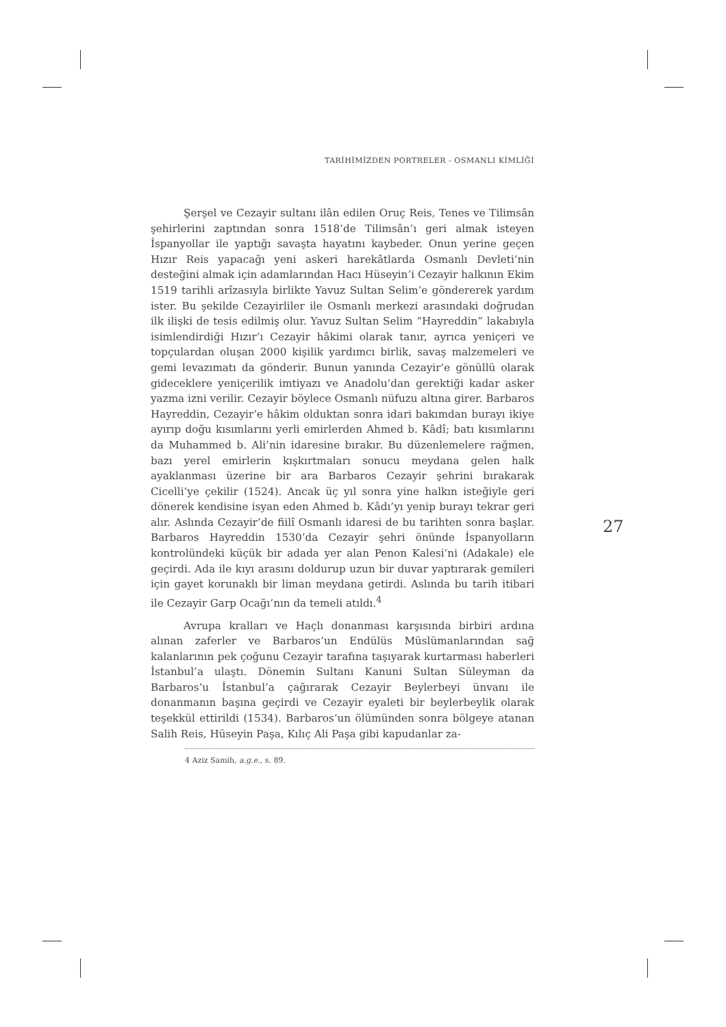TARİHİMİZDEN PORTRELER - OSMANLI KİMLİĞİ
Şerşel ve Cezayir sultanı ilân edilen Oruç Reis, Tenes ve Tilimsân şehirlerini zaptından sonra 1518’de Tilimsân’ı geri almak isteyen İspanyollar ile yaptığı savaşta hayatını kaybeder. Onun yerine geçen Hızır Reis yapacağı yeni askeri harekâtlarda Osmanlı Devleti’nin desteğini almak için adamlarından Hacı Hüseyin’i Cezayir halkının Ekim 1519 tarihli arîzasıyla birlikte Yavuz Sultan Selim’e göndererek yardım ister. Bu şekilde Cezayirliler ile Osmanlı merkezi arasındaki doğrudan ilk ilişki de tesis edilmiş olur. Yavuz Sultan Selim “Hayreddin” lakabıyla isimlendirdiği Hızır’ı Cezayir hâkimi olarak tanır, ayrıca yeniçeri ve topçulardan oluşan 2000 kişilik yardımcı birlik, savaş malzemeleri ve gemi levazımatı da gönderir. Bunun yanında Cezayir’e gönüllü olarak gideceklere yeniçerilik imtiyazı ve Anadolu’dan gerektiği kadar asker yazma izni verilir. Cezayir böylece Osmanlı nüfuzu altına girer. Barbaros Hayreddin, Cezayir’e hâkim olduktan sonra idari bakımdan burayı ikiye ayırıp doğu kısımlarını yerli emirlerden Ahmed b. Kâdî; batı kısımlarını da Muhammed b. Ali’nin idaresine bırakır. Bu düzenlemelere rağmen, bazı yerel emirlerin kışkırtmaları sonucu meydana gelen halk ayaklanması üzerine bir ara Barbaros Cezayir şehrini bırakarak Cicelli’ye çekilir (1524). Ancak üç yıl sonra yine halkın isteğiyle geri dönerek kendisine isyan eden Ahmed b. Kâdı’yı yenip burayı tekrar geri alır. Aslında Cezayir’de fiilî Osmanlı idaresi de bu tarihten sonra başlar. Barbaros Hayreddin 1530’da Cezayir şehri önünde İspanyolların kontrolündeki küçük bir adada yer alan Penon Kalesi’ni (Adakale) ele geçirdi. Ada ile kıyı arasını doldurup uzun bir duvar yaptırarak gemileri için gayet korunaklı bir liman meydana getirdi. Aslında bu tarih itibari ile Cezayir Garp Ocağı’nın da temeli atıldı.<sup>4</sup>
Avrupa kralları ve Haçlı donanması karşısında birbiri ardına alınan zaferler ve Barbaros’un Endülüs Müslümanlarından sağ kalanlarının pek çoğunu Cezayir tarafına taşıyarak kurtarması haberleri İstanbul’a ulaştı. Dönemin Sultanı Kanuni Sultan Süleyman da Barbaros’u İstanbul’a çağırarak Cezayir Beylerbeyi ünvanı ile donanmanın başına geçirdi ve Cezayir eyaleti bir beylerbeylik olarak teşekkül ettirildi (1534). Barbaros’un ölümünden sonra bölgeye atanan Salih Reis, Hüseyin Paşa, Kılıç Ali Paşa gibi kapudanlar za-
4 Aziz Samih, a.g.e., s. 89.
27